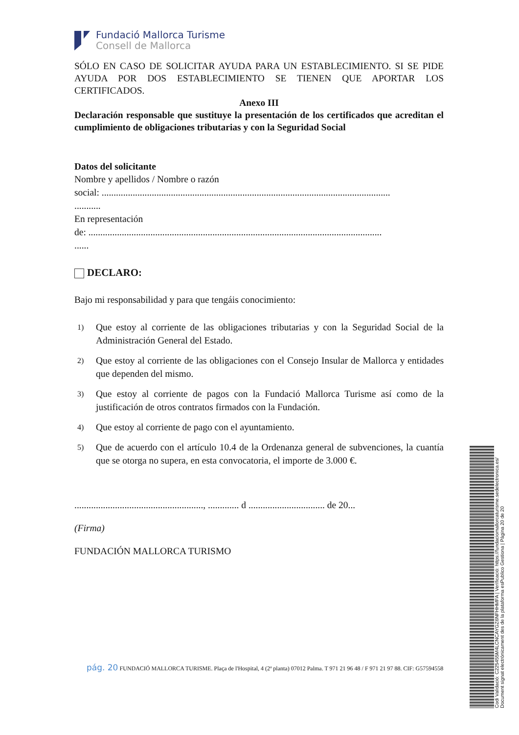Fundació Mallorca Turisme
Consell de Mallorca
SÓLO EN CASO DE SOLICITAR AYUDA PARA UN ESTABLECIMIENTO. SI SE PIDE AYUDA POR DOS ESTABLECIMIENTO SE TIENEN QUE APORTAR LOS CERTIFICADOS.
Anexo III
Declaración responsable que sustituye la presentación de los certificados que acreditan el cumplimiento de obligaciones tributarias y con la Seguridad Social
Datos del solicitante
Nombre y apellidos / Nombre o razón
social: .........................................................................................................................
...........
En representación
de: ...........................................................................................................................
......
DECLARO:
Bajo mi responsabilidad y para que tengáis conocimiento:
1) Que estoy al corriente de las obligaciones tributarias y con la Seguridad Social de la Administración General del Estado.
2) Que estoy al corriente de las obligaciones con el Consejo Insular de Mallorca y entidades que dependen del mismo.
3) Que estoy al corriente de pagos con la Fundació Mallorca Turisme así como de la justificación de otros contratos firmados con la Fundación.
4) Que estoy al corriente de pago con el ayuntamiento.
5) Que de acuerdo con el artículo 10.4 de la Ordenanza general de subvenciones, la cuantía que se otorga no supera, en esta convocatoria, el importe de 3.000 €.
......................................................, ............. d ................................ de 20...
(Firma)
FUNDACIÓN MALLORCA TURISMO
pág. 20 FUNDACIÓ MALLORCA TURISME. Plaça de l'Hospital, 4 (2ª planta) 07012 Palma. T 971 21 96 48 / F 971 21 97 88. CIF: G57594558
Codi Validació: C225455M4LCNCAYGZ6NFHHMFA | Verificació: https://fundaciomallorcaturisme.sedelectronica.es/
Document signat electrònicament des de la plataforma esPublico Gestiona | Pàgina 20 de 20